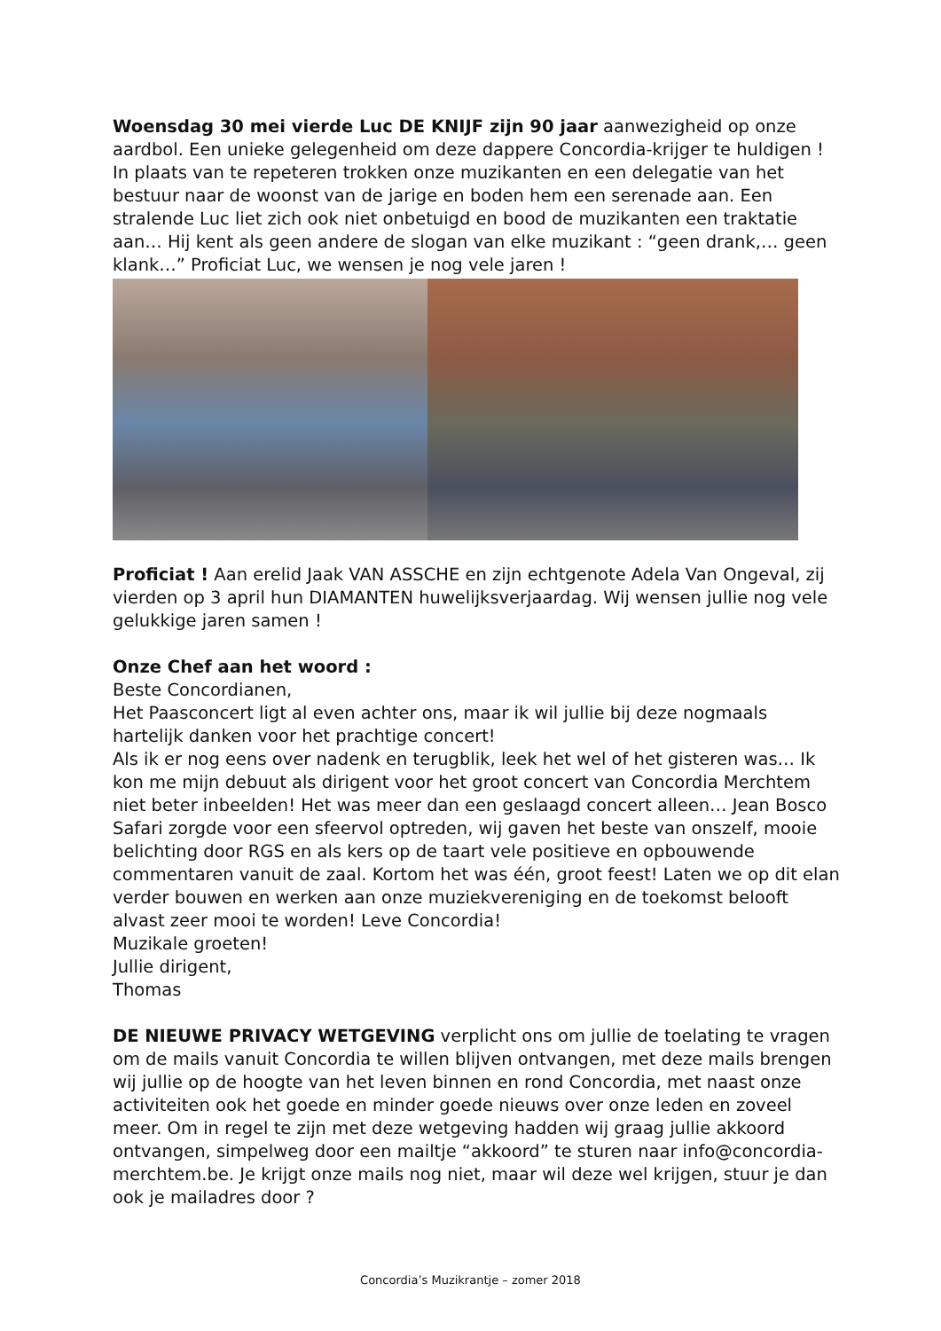Woensdag 30 mei vierde Luc DE KNIJF zijn 90 jaar aanwezigheid op onze aardbol. Een unieke gelegenheid om deze dappere Concordia-krijger te huldigen ! In plaats van te repeteren trokken onze muzikanten en een delegatie van het bestuur naar de woonst van de jarige en boden hem een serenade aan. Een stralende Luc liet zich ook niet onbetuigd en bood de muzikanten een traktatie aan… Hij kent als geen andere de slogan van elke muzikant : “geen drank,… geen klank…” Proficiat Luc, we wensen je nog vele jaren !
Proficiat ! Aan erelid Jaak VAN ASSCHE en zijn echtgenote Adela Van Ongeval, zij vierden op 3 april hun DIAMANTEN huwelijksverjaardag. Wij wensen jullie nog vele gelukkige jaren samen !
Onze Chef aan het woord :
Beste Concordianen,
Het Paasconcert ligt al even achter ons, maar ik wil jullie bij deze nogmaals hartelijk danken voor het prachtige concert!
Als ik er nog eens over nadenk en terugblik, leek het wel of het gisteren was… Ik kon me mijn debuut als dirigent voor het groot concert van Concordia Merchtem niet beter inbeelden! Het was meer dan een geslaagd concert alleen… Jean Bosco Safari zorgde voor een sfeervol optreden, wij gaven het beste van onszelf, mooie belichting door RGS en als kers op de taart vele positieve en opbouwende commentaren vanuit de zaal. Kortom het was één, groot feest! Laten we op dit elan verder bouwen en werken aan onze muziekvereniging en de toekomst belooft alvast zeer mooi te worden! Leve Concordia!
Muzikale groeten!
Jullie dirigent,
Thomas
DE NIEUWE PRIVACY WETGEVING verplicht ons om jullie de toelating te vragen om de mails vanuit Concordia te willen blijven ontvangen, met deze mails brengen wij jullie op de hoogte van het leven binnen en rond Concordia, met naast onze activiteiten ook het goede en minder goede nieuws over onze leden en zoveel meer. Om in regel te zijn met deze wetgeving hadden wij graag jullie akkoord ontvangen, simpelweg door een mailtje “akkoord” te sturen naar info@concordia-merchtem.be. Je krijgt onze mails nog niet, maar wil deze wel krijgen, stuur je dan ook je mailadres door ?
Concordia’s Muzikrantje – zomer 2018